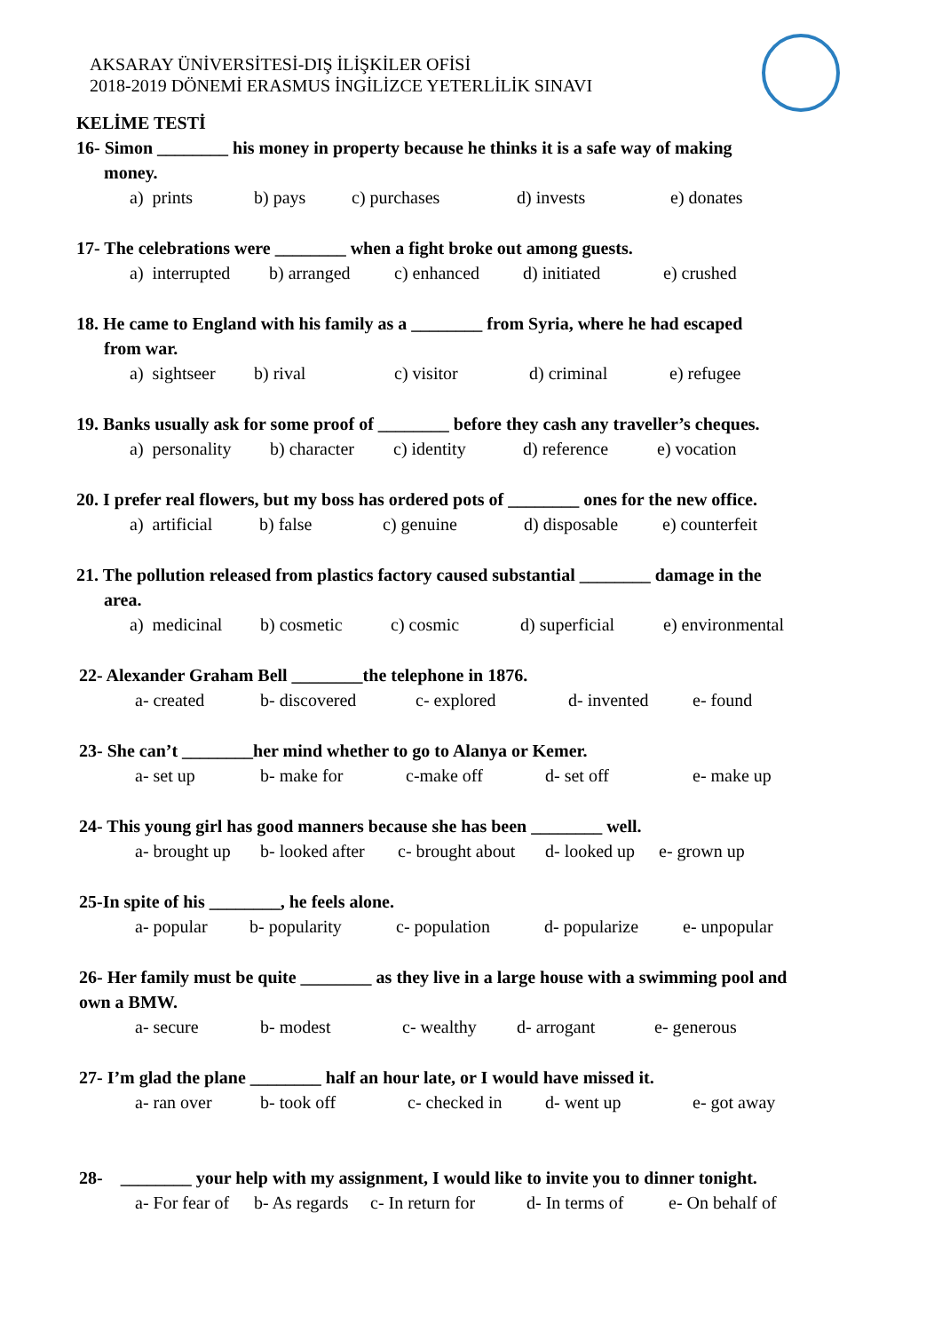AKSARAY ÜNİVERSİTESİ-DIŞ İLİŞKİLER OFİSİ
2018-2019 DÖNEMİ ERASMUS İNGİLİZCE YETERLİLİK SINAVI
KELİME TESTİ
16- Simon ________ his money in property because he thinks it is a safe way of making
money.
a) prints b) pays c) purchases d) invests e) donates
17- The celebrations were ________ when a fight broke out among guests.
a) interrupted b) arranged c) enhanced d) initiated e) crushed
18. He came to England with his family as a ________ from Syria, where he had escaped
from war.
a) sightseer b) rival c) visitor d) criminal e) refugee
19. Banks usually ask for some proof of ________ before they cash any traveller’s cheques.
a) personality b) character c) identity d) reference e) vocation
20. I prefer real flowers, but my boss has ordered pots of ________ ones for the new office.
a) artificial b) false c) genuine d) disposable e) counterfeit
21. The pollution released from plastics factory caused substantial ________ damage in the
area.
a) medicinal b) cosmetic c) cosmic d) superficial e) environmental
22- Alexander Graham Bell ________the telephone in 1876.
a- created b- discovered c- explored d- invented e- found
23- She can’t ________her mind whether to go to Alanya or Kemer.
a- set up b- make for c-make off d- set off e- make up
24- This young girl has good manners because she has been ________ well.
a- brought up b- looked after c- brought about d- looked up e- grown up
25-In spite of his ________, he feels alone.
a- popular b- popularity c- population d- popularize e- unpopular
26- Her family must be quite ________ as they live in a large house with a swimming pool and own a BMW.
a- secure b- modest c- wealthy d- arrogant e- generous
27- I’m glad the plane ________ half an hour late, or I would have missed it.
a- ran over b- took off c- checked in d- went up e- got away
28- ________ your help with my assignment, I would like to invite you to dinner tonight.
a- For fear of b- As regards c- In return for d- In terms of e- On behalf of